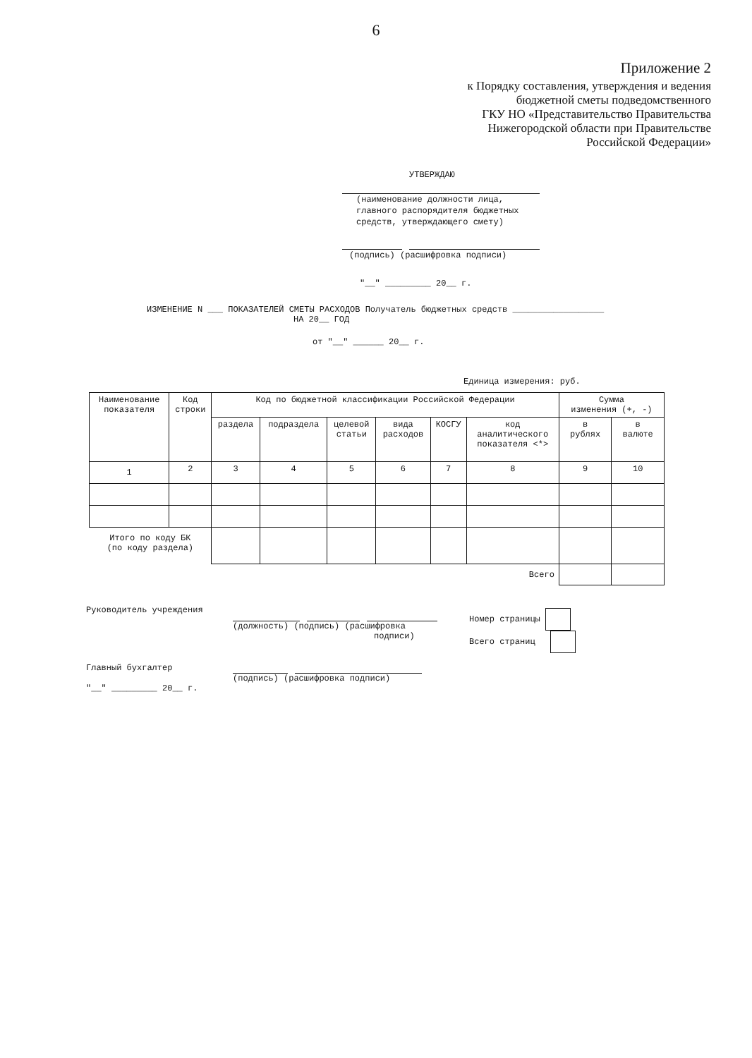6
Приложение 2
к Порядку составления, утверждения и ведения
бюджетной сметы подведомственного
ГКУ НО «Представительство Правительства
Нижегородской области при Правительстве
Российской Федерации»
УТВЕРЖДАЮ
(наименование должности лица,
главного распорядителя бюджетных
средств, утверждающего смету)
(подпись) (расшифровка подписи)
"__" _________ 20__ г.
ИЗМЕНЕНИЕ N ___ ПОКАЗАТЕЛЕЙ СМЕТЫ РАСХОДОВ Получатель бюджетных средств __________________
НА 20__ ГОД
от "__" ______ 20__ г.
Единица измерения: руб.
| Наименование показателя | Код строки | Код по бюджетной классификации Российской Федерации | | | | | | Сумма изменения (+, -) | |
| --- | --- | --- | --- | --- | --- | --- | --- | --- | --- |
| | | раздела | подраздела | целевой статьи | вида расходов | КОСГУ | код аналитического показателя <*> | в рублях | в валюте |
| 1 | 2 | 3 | 4 | 5 | 6 | 7 | 8 | 9 | 10 |
| Итого по коду БК (по коду раздела) | | | | | | | | | |
| Всего | | | | | | | | | |
Руководитель учреждения
(должность) (подпись) (расшифровка
подписи)
Номер страницы
Всего страниц
Главный бухгалтер
(подпись) (расшифровка подписи)
"__" _________ 20__ г.